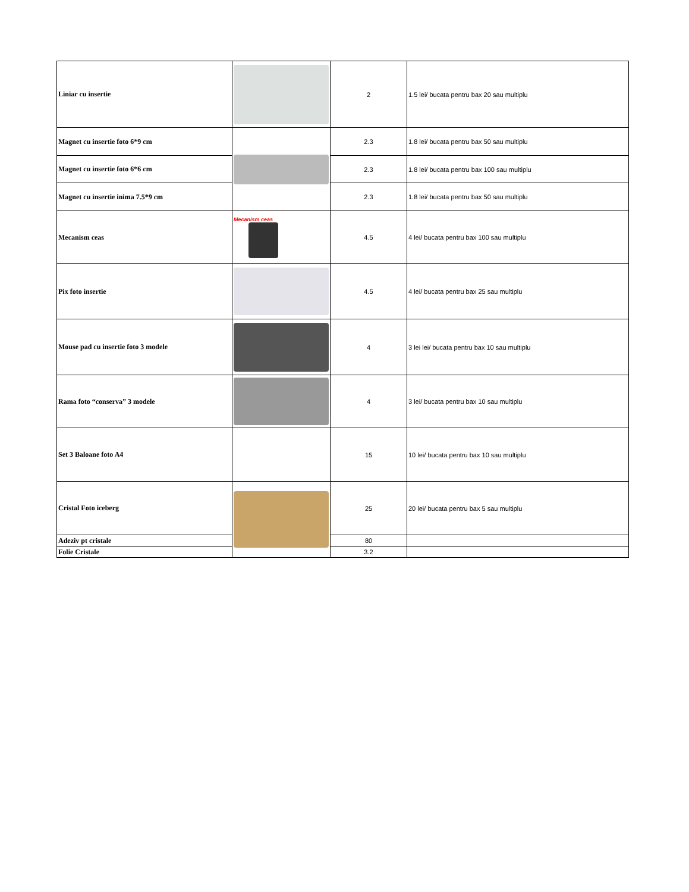| Liniar cu insertie | | 2 | 1.5 lei/ bucata pentru bax 20 sau multiplu |
| Magnet cu insertie foto 6*9 cm | | 2.3 | 1.8 lei/ bucata pentru bax 50 sau multiplu |
| Magnet cu insertie foto 6*6 cm | | 2.3 | 1.8 lei/ bucata pentru bax 100 sau multiplu |
| Magnet cu insertie inima 7.5*9 cm | | 2.3 | 1.8 lei/ bucata pentru bax 50 sau multiplu |
| Mecanism ceas | Mecanism ceas | 4.5 | 4 lei/ bucata pentru bax 100 sau multiplu |
| Pix foto insertie | | 4.5 | 4 lei/ bucata pentru bax 25 sau multiplu |
| Mouse pad cu insertie foto 3 modele | | 4 | 3 lei lei/ bucata pentru bax 10 sau multiplu |
| Rama foto “conserva” 3 modele | | 4 | 3 lei/ bucata pentru bax 10 sau multiplu |
| Set 3 Baloane foto A4 | | 15 | 10 lei/ bucata pentru bax 10 sau multiplu |
| Cristal Foto iceberg | | 25 | 20 lei/ bucata pentru bax 5 sau multiplu |
| Adeziv pt cristale | | 80 | |
| Folie Cristale | | 3.2 | |